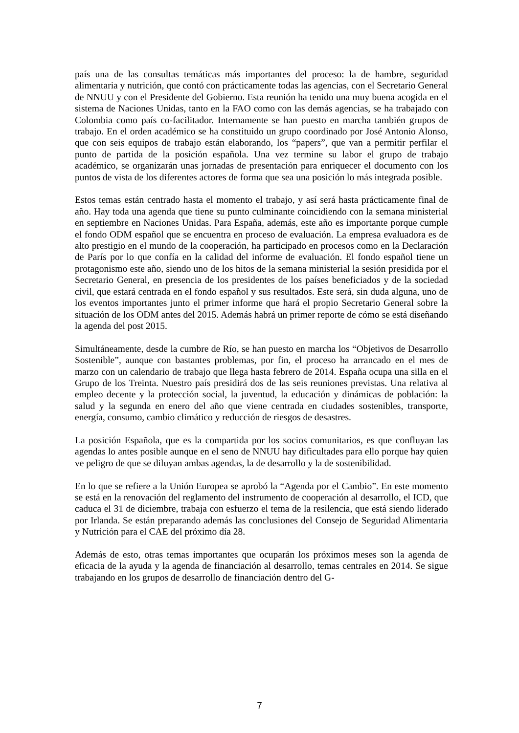país una de las consultas temáticas más importantes del proceso: la de hambre, seguridad alimentaria y nutrición, que contó con prácticamente todas las agencias, con el Secretario General de NNUU y con el Presidente del Gobierno. Esta reunión ha tenido una muy buena acogida en el sistema de Naciones Unidas, tanto en la FAO como con las demás agencias, se ha trabajado con Colombia como país co-facilitador. Internamente se han puesto en marcha también grupos de trabajo. En el orden académico se ha constituido un grupo coordinado por José Antonio Alonso, que con seis equipos de trabajo están elaborando, los “papers”, que van a permitir perfilar el punto de partida de la posición española. Una vez termine su labor el grupo de trabajo académico, se organizarán unas jornadas de presentación para enriquecer el documento con los puntos de vista de los diferentes actores de forma que sea una posición lo más integrada posible.
Estos temas están centrado hasta el momento el trabajo, y así será hasta prácticamente final de año. Hay toda una agenda que tiene su punto culminante coincidiendo con la semana ministerial en septiembre en Naciones Unidas. Para España, además, este año es importante porque cumple el fondo ODM español que se encuentra en proceso de evaluación. La empresa evaluadora es de alto prestigio en el mundo de la cooperación, ha participado en procesos como en la Declaración de París por lo que confía en la calidad del informe de evaluación. El fondo español tiene un protagonismo este año, siendo uno de los hitos de la semana ministerial la sesión presidida por el Secretario General, en presencia de los presidentes de los países beneficiados y de la sociedad civil, que estará centrada en el fondo español y sus resultados. Este será, sin duda alguna, uno de los eventos importantes junto el primer informe que hará el propio Secretario General sobre la situación de los ODM antes del 2015. Además habrá un primer reporte de cómo se está diseñando la agenda del post 2015.
Simultáneamente, desde la cumbre de Río, se han puesto en marcha los “Objetivos de Desarrollo Sostenible”, aunque con bastantes problemas, por fin, el proceso ha arrancado en el mes de marzo con un calendario de trabajo que llega hasta febrero de 2014. España ocupa una silla en el Grupo de los Treinta. Nuestro país presidirá dos de las seis reuniones previstas. Una relativa al empleo decente y la protección social, la juventud, la educación y dinámicas de población: la salud y la segunda en enero del año que viene centrada en ciudades sostenibles, transporte, energía, consumo, cambio climático y reducción de riesgos de desastres.
La posición Española, que es la compartida por los socios comunitarios, es que confluyan las agendas lo antes posible aunque en el seno de NNUU hay dificultades para ello porque hay quien ve peligro de que se diluyan ambas agendas, la de desarrollo y la de sostenibilidad.
En lo que se refiere a la Unión Europea se aprobó la “Agenda por el Cambio”. En este momento se está en la renovación del reglamento del instrumento de cooperación al desarrollo, el ICD, que caduca el 31 de diciembre, trabaja con esfuerzo el tema de la resilencia, que está siendo liderado por Irlanda. Se están preparando además las conclusiones del Consejo de Seguridad Alimentaria y Nutrición para el CAE del próximo día 28.
Además de esto, otras temas importantes que ocuparán los próximos meses son la agenda de eficacia de la ayuda y la agenda de financiación al desarrollo, temas centrales en 2014. Se sigue trabajando en los grupos de desarrollo de financiación dentro del G-
7